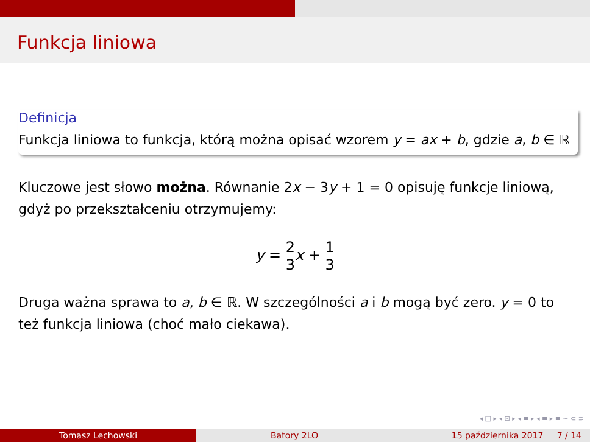Funkcja liniowa
Definicja
Funkcja liniowa to funkcja, którą można opisać wzorem y = ax + b, gdzie a, b ∈ ℝ
Kluczowe jest słowo można. Równanie 2x − 3y + 1 = 0 opisuję funkcje liniową, gdyż po przekształceniu otrzymujemy:
y = 2 3 x + 1 3
Druga ważna sprawa to a, b ∈ ℝ. W szczególności a i b mogą być zero. y = 0 to też funkcja liniowa (choć mało ciekawa).
◂ □ ▸ ◂ ⊡ ▸ ◂ ≡ ▸ ◂ ≡ ▸ ≡ ∽ ⊂ ⊃
Tomasz Lechowski Batory 2LO 15 października 2017 7 / 14